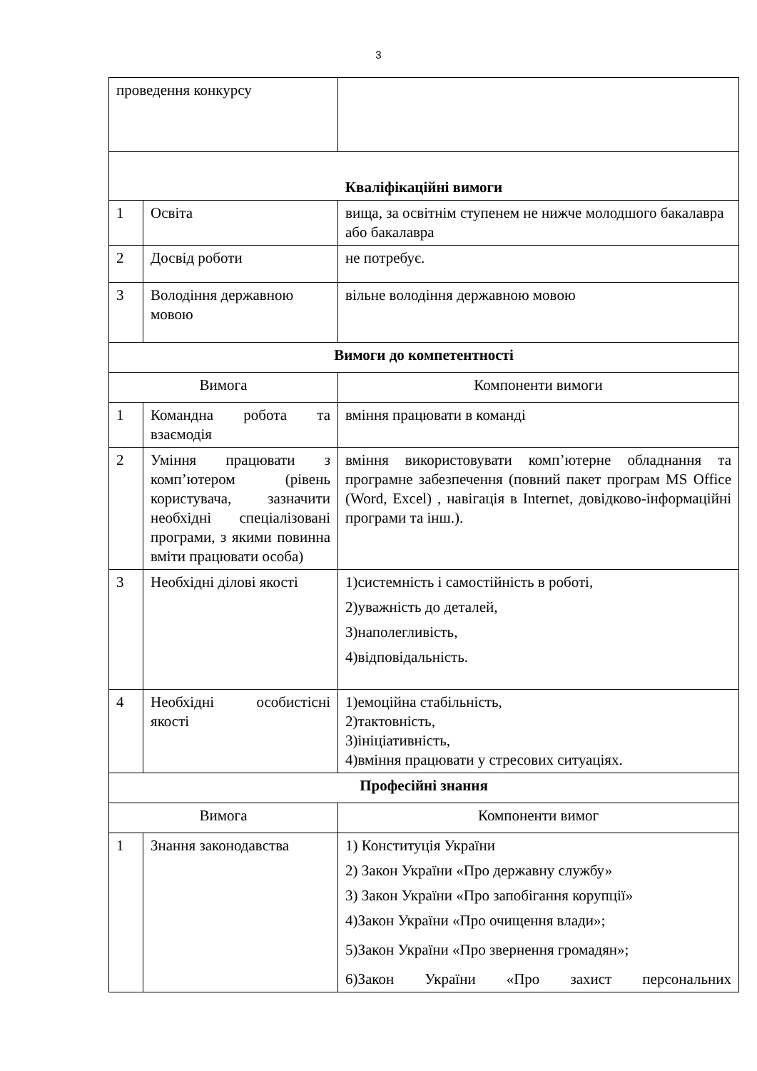3
| проведення конкурсу | | |
| Кваліфікаційні вимоги | | |
| 1 | Освіта | вища, за освітнім ступенем не нижче молодшого бакалавра або бакалавра |
| 2 | Досвід роботи | не потребує. |
| 3 | Володіння державною мовою | вільне володіння державною мовою |
| Вимоги до компетентності | | |
| Вимога | | Компоненти вимоги |
| 1 | Командна робота та взаємодія | вміння працювати в команді |
| 2 | Уміння працювати з комп’ютером (рівень користувача, зазначити необхідні спеціалізовані програми, з якими повинна вміти працювати особа) | вміння використовувати комп’ютерне обладнання та програмне забезпечення (повний пакет програм MS Office (Word, Excel) , навігація в Internet, довідково-інформаційні програми та інш.). |
| 3 | Необхідні ділові якості | 1)системність і самостійність в роботі, 2)уважність до деталей, 3)наполегливість, 4)відповідальність. |
| 4 | Необхідні особистісні якості | 1)емоційна стабільність, 2)тактовність, 3)ініціативність, 4)вміння працювати у стресових ситуаціях. |
| Професійні знання | | |
| Вимога | | Компоненти вимог |
| 1 | Знання законодавства | 1) Конституція України 2) Закон України «Про державну службу» 3) Закон України «Про запобігання корупції» 4)Закон України «Про очищення влади»; 5)Закон України «Про звернення громадян»; 6)Закон України «Про захист персональних |